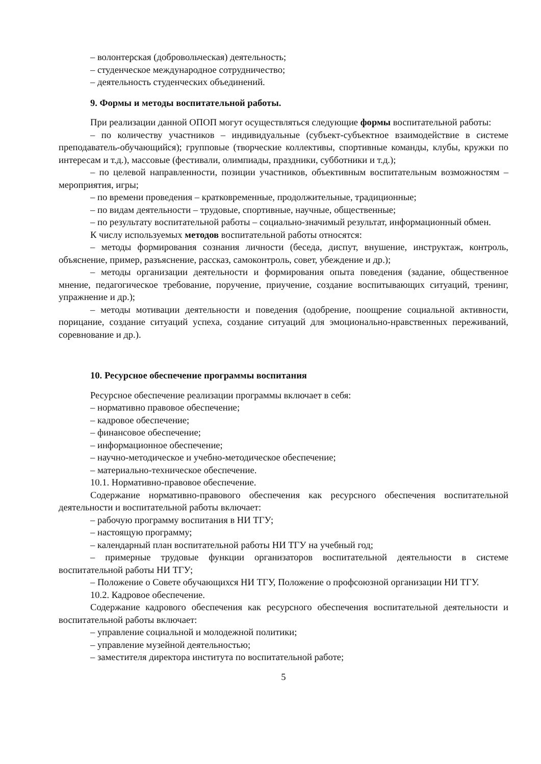– волонтерская (добровольческая) деятельность;
– студенческое международное сотрудничество;
– деятельность студенческих объединений.
9. Формы и методы воспитательной работы.
При реализации данной ОПОП могут осуществляться следующие формы воспитательной работы:
– по количеству участников – индивидуальные (субъект-субъектное взаимодействие в системе преподаватель-обучающийся); групповые (творческие коллективы, спортивные команды, клубы, кружки по интересам и т.д.), массовые (фестивали, олимпиады, праздники, субботники и т.д.);
– по целевой направленности, позиции участников, объективным воспитательным возможностям – мероприятия, игры;
– по времени проведения – кратковременные, продолжительные, традиционные;
– по видам деятельности – трудовые, спортивные, научные, общественные;
– по результату воспитательной работы – социально-значимый результат, информационный обмен.
К числу используемых методов воспитательной работы относятся:
– методы формирования сознания личности (беседа, диспут, внушение, инструктаж, контроль, объяснение, пример, разъяснение, рассказ, самоконтроль, совет, убеждение и др.);
– методы организации деятельности и формирования опыта поведения (задание, общественное мнение, педагогическое требование, поручение, приучение, создание воспитывающих ситуаций, тренинг, упражнение и др.);
– методы мотивации деятельности и поведения (одобрение, поощрение социальной активности, порицание, создание ситуаций успеха, создание ситуаций для эмоционально-нравственных переживаний, соревнование и др.).
10. Ресурсное обеспечение программы воспитания
Ресурсное обеспечение реализации программы включает в себя:
– нормативно правовое обеспечение;
– кадровое обеспечение;
– финансовое обеспечение;
– информационное обеспечение;
– научно-методическое и учебно-методическое обеспечение;
– материально-техническое обеспечение.
10.1. Нормативно-правовое обеспечение.
Содержание нормативно-правового обеспечения как ресурсного обеспечения воспитательной деятельности и воспитательной работы включает:
– рабочую программу воспитания в НИ ТГУ;
– настоящую программу;
– календарный план воспитательной работы НИ ТГУ на учебный год;
– примерные трудовые функции организаторов воспитательной деятельности в системе воспитательной работы НИ ТГУ;
– Положение о Совете обучающихся НИ ТГУ, Положение о профсоюзной организации НИ ТГУ.
10.2. Кадровое обеспечение.
Содержание кадрового обеспечения как ресурсного обеспечения воспитательной деятельности и воспитательной работы включает:
– управление социальной и молодежной политики;
– управление музейной деятельностью;
– заместителя директора института по воспитательной работе;
5